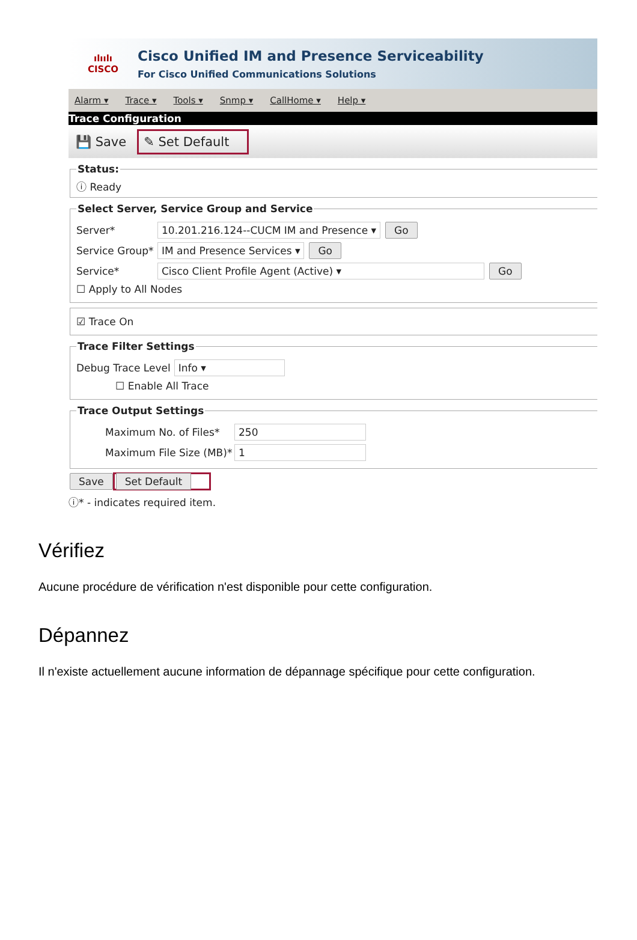ılıılı
CISCO
Cisco Unified IM and Presence Serviceability
For Cisco Unified Communications Solutions
Alarm ▾ Trace ▾ Tools ▾ Snmp ▾ CallHome ▾ Help ▾
Trace Configuration
💾 Save ✎ Set Default
Status:ⓘ Ready Select Server, Service Group and Service
Server* 10.201.216.124--CUCM IM and Presence ▾ Go
Service Group* IM and Presence Services ▾ Go
Service* Cisco Client Profile Agent (Active) ▾ Go
☐ Apply to All Nodes
☑ Trace On
Trace Filter Settings
Debug Trace Level Info ▾
☐ Enable All Trace
Trace Output Settings
Maximum No. of Files* 250
Maximum File Size (MB)* 1
Save Set Default
ⓘ* - indicates required item.
Vérifiez
Aucune procédure de vérification n'est disponible pour cette configuration.
Dépannez
Il n'existe actuellement aucune information de dépannage spécifique pour cette configuration.